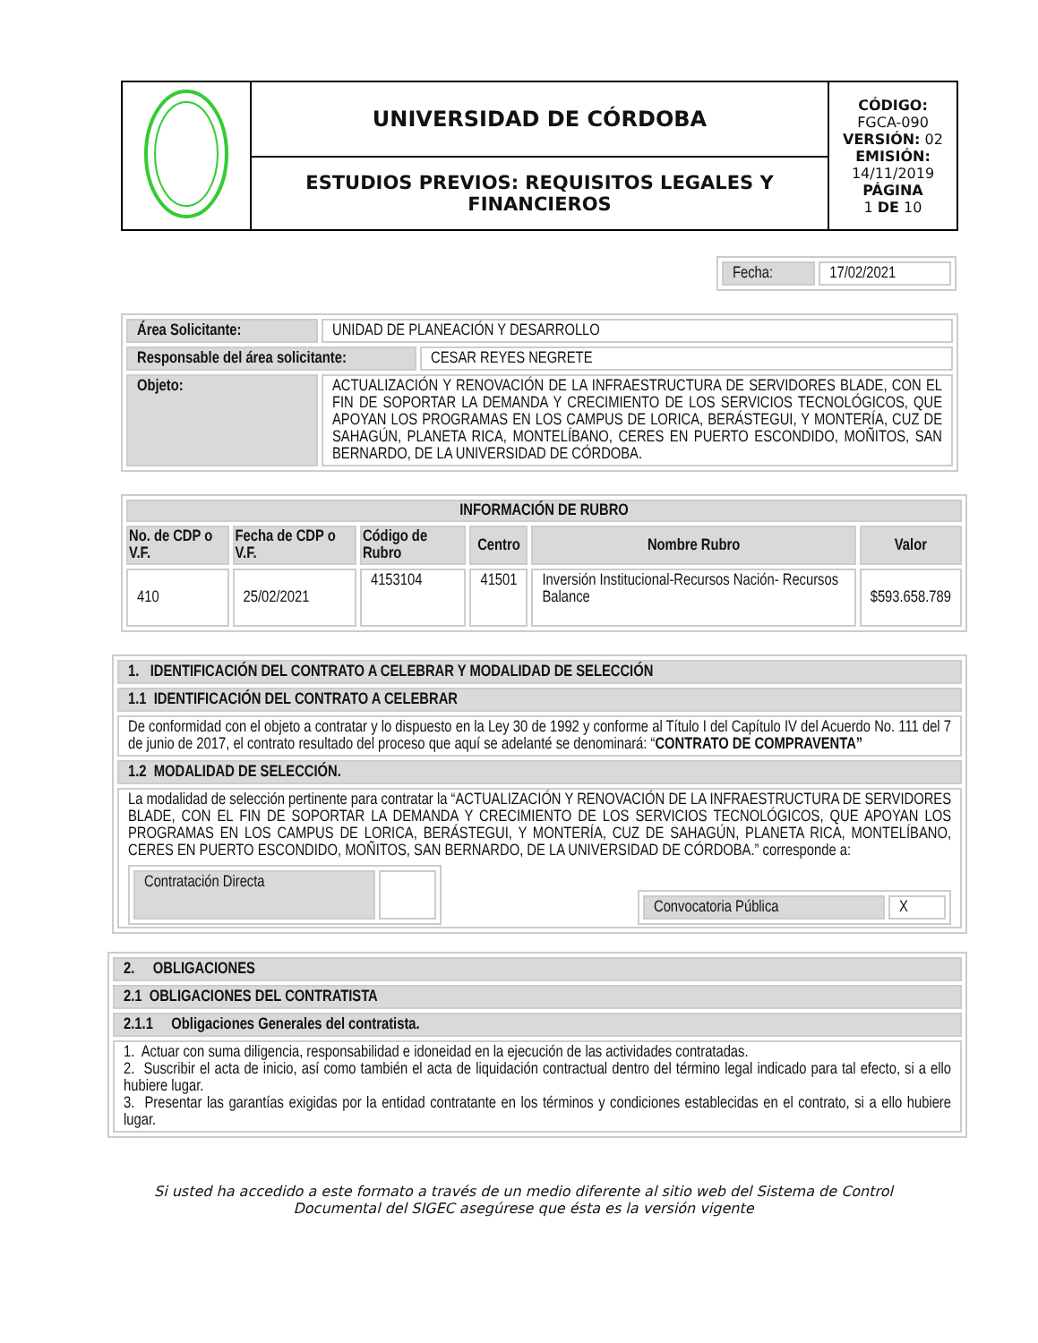| | UNIVERSIDAD DE CÓRDOBA | CÓDIGO: FGCA-090 VERSIÓN: 02 EMISIÓN: 14/11/2019 PÁGINA 1 DE 10 |
| | ESTUDIOS PREVIOS: REQUISITOS LEGALES Y FINANCIEROS | |
| Fecha: | 17/02/2021 |
| Área Solicitante: | UNIDAD DE PLANEACIÓN Y DESARROLLO | |
| Responsable del área solicitante: | | CESAR REYES NEGRETE |
| Objeto: | ACTUALIZACIÓN Y RENOVACIÓN DE LA INFRAESTRUCTURA DE SERVIDORES BLADE, CON EL FIN DE SOPORTAR LA DEMANDA Y CRECIMIENTO DE LOS SERVICIOS TECNOLÓGICOS, QUE APOYAN LOS PROGRAMAS EN LOS CAMPUS DE LORICA, BERÁSTEGUI, Y MONTERÍA, CUZ DE SAHAGÚN, PLANETA RICA, MONTELÍBANO, CERES EN PUERTO ESCONDIDO, MOÑITOS, SAN BERNARDO, DE LA UNIVERSIDAD DE CÓRDOBA. | |
| INFORMACIÓN DE RUBRO | | | | | |
| --- | --- | --- | --- | --- | --- |
| No. de CDP o V.F. | Fecha de CDP o V.F. | Código de Rubro | Centro | Nombre Rubro | Valor |
| 410 | 25/02/2021 | 4153104 | 41501 | Inversión Institucional-Recursos Nación- Recursos Balance | $593.658.789 |
| 1. IDENTIFICACIÓN DEL CONTRATO A CELEBRAR Y MODALIDAD DE SELECCIÓN |
| 1.1 IDENTIFICACIÓN DEL CONTRATO A CELEBRAR |
| De conformidad con el objeto a contratar y lo dispuesto en la Ley 30 de 1992 y conforme al Título I del Capítulo IV del Acuerdo No. 111 del 7 de junio de 2017, el contrato resultado del proceso que aquí se adelanté se denominará: “ CONTRATO DE COMPRAVENTA” |
| 1.2 MODALIDAD DE SELECCIÓN. |
| La modalidad de selección pertinente para contratar la “ACTUALIZACIÓN Y RENOVACIÓN DE LA INFRAESTRUCTURA DE SERVIDORES BLADE, CON EL FIN DE SOPORTAR LA DEMANDA Y CRECIMIENTO DE LOS SERVICIOS TECNOLÓGICOS, QUE APOYAN LOS PROGRAMAS EN LOS CAMPUS DE LORICA, BERÁSTEGUI, Y MONTERÍA, CUZ DE SAHAGÚN, PLANETA RICA, MONTELÍBANO, CERES EN PUERTO ESCONDIDO, MOÑITOS, SAN BERNARDO, DE LA UNIVERSIDAD DE CÓRDOBA.” corresponde a: / Contratación Directa / / / Convocatoria Pública / X / |
| 2. OBLIGACIONES |
| 2.1 OBLIGACIONES DEL CONTRATISTA |
| 2.1.1 Obligaciones Generales del contratista. |
| 1. Actuar con suma diligencia, responsabilidad e idoneidad en la ejecución de las actividades contratadas. 2. Suscribir el acta de inicio, así como también el acta de liquidación contractual dentro del término legal indicado para tal efecto, si a ello hubiere lugar. 3. Presentar las garantías exigidas por la entidad contratante en los términos y condiciones establecidas en el contrato, si a ello hubiere lugar. |
Si usted ha accedido a este formato a través de un medio diferente al sitio web del Sistema de Control Documental del SIGEC asegúrese que ésta es la versión vigente